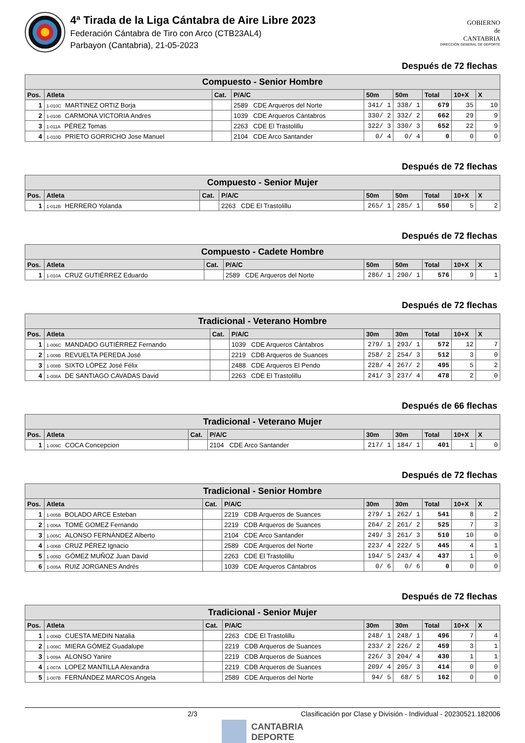4ª Tirada de la Liga Cántabra de Aire Libre 2023
Federación Cántabra de Tiro con Arco (CTB23AL4)
Parbayon (Cantabria), 21-05-2023
GOBIERNO
de
CANTABRIA
DIRECCIÓN GENERAL DE DEPORTE
Después de 72 flechas
| Compuesto - Senior Hombre | | | | | | | | |
| --- | --- | --- | --- | --- | --- | --- | --- | --- |
| Pos. | Atleta | Cat. | P/A/C | 50m | 50m | Total | 10+X | X |
| 1 | 1-010C MARTINEZ ORTIZ Borja | | 2589 CDE Arqueros del Norte | 341/ 1 | 338/ 1 | 679 | 35 | 10 |
| 2 | 1-010B CARMONA VICTORIA Andres | | 1039 CDE Arqueros Cántabros | 330/ 2 | 332/ 2 | 662 | 29 | 9 |
| 3 | 1-011A PÉREZ Tomas | | 2263 CDE El Trastolillu | 322/ 3 | 330/ 3 | 652 | 22 | 9 |
| 4 | 1-010D PRIETO GORRICHO Jose Manuel | | 2104 CDE Arco Santander | 0/ 4 | 0/ 4 | 0 | 0 | 0 |
Después de 72 flechas
| Compuesto - Senior Mujer | | | | | | | | |
| --- | --- | --- | --- | --- | --- | --- | --- | --- |
| Pos. | Atleta | Cat. | P/A/C | 50m | 50m | Total | 10+X | X |
| 1 | 1-012B HERRERO Yolanda | | 2263 CDE El Trastolillu | 265/ 1 | 285/ 1 | 550 | 5 | 2 |
Después de 72 flechas
| Compuesto - Cadete Hombre | | | | | | | | |
| --- | --- | --- | --- | --- | --- | --- | --- | --- |
| Pos. | Atleta | Cat. | P/A/C | 50m | 50m | Total | 10+X | X |
| 1 | 1-010A CRUZ GUTIÉRREZ Eduardo | | 2589 CDE Arqueros del Norte | 286/ 1 | 290/ 1 | 576 | 9 | 1 |
Después de 72 flechas
| Tradicional - Veterano Hombre | | | | | | | | |
| --- | --- | --- | --- | --- | --- | --- | --- | --- |
| Pos. | Atleta | Cat. | P/A/C | 30m | 30m | Total | 10+X | X |
| 1 | 1-006C MANDADO GUTIÉRREZ Fernando | | 1039 CDE Arqueros Cántabros | 279/ 1 | 293/ 1 | 572 | 12 | 7 |
| 2 | 1-009B REVUELTA PEREDA José | | 2219 CDB Arqueros de Suances | 258/ 2 | 254/ 3 | 512 | 3 | 0 |
| 3 | 1-008B SIXTO LÓPEZ José Félix | | 2488 CDE Arqueros El Pendo | 228/ 4 | 267/ 2 | 495 | 5 | 2 |
| 4 | 1-008A DE SANTIAGO CAVADAS David | | 2263 CDE El Trastolillu | 241/ 3 | 237/ 4 | 478 | 2 | 0 |
Después de 66 flechas
| Tradicional - Veterano Mujer | | | | | | | | |
| --- | --- | --- | --- | --- | --- | --- | --- | --- |
| Pos. | Atleta | Cat. | P/A/C | 30m | 30m | Total | 10+X | X |
| 1 | 1-009C COCA Concepcion | | 2104 CDE Arco Santander | 217/ 1 | 184/ 1 | 401 | 1 | 0 |
Después de 72 flechas
| Tradicional - Senior Hombre | | | | | | | | |
| --- | --- | --- | --- | --- | --- | --- | --- | --- |
| Pos. | Atleta | Cat. | P/A/C | 30m | 30m | Total | 10+X | X |
| 1 | 1-005B BOLADO ARCE Esteban | | 2219 CDB Arqueros de Suances | 279/ 1 | 262/ 1 | 541 | 8 | 2 |
| 2 | 1-006A TOMÉ GOMEZ Fernando | | 2219 CDB Arqueros de Suances | 264/ 2 | 261/ 2 | 525 | 7 | 3 |
| 3 | 1-005C ALONSO FERNÁNDEZ Alberto | | 2104 CDE Arco Santander | 249/ 3 | 261/ 3 | 510 | 10 | 0 |
| 4 | 1-006B CRUZ PÉREZ Ignacio | | 2589 CDE Arqueros del Norte | 223/ 4 | 222/ 5 | 445 | 4 | 1 |
| 5 | 1-005D GÓMEZ MUÑOZ Juan David | | 2263 CDE El Trastolillu | 194/ 5 | 243/ 4 | 437 | 1 | 0 |
| 6 | 1-005A RUIZ JORGANES Andrés | | 1039 CDE Arqueros Cántabros | 0/ 6 | 0/ 6 | 0 | 0 | 0 |
Después de 72 flechas
| Tradicional - Senior Mujer | | | | | | | | |
| --- | --- | --- | --- | --- | --- | --- | --- | --- |
| Pos. | Atleta | Cat. | P/A/C | 30m | 30m | Total | 10+X | X |
| 1 | 1-006D CUESTA MEDIN Natalia | | 2263 CDE El Trastolillu | 248/ 1 | 248/ 1 | 496 | 7 | 4 |
| 2 | 1-008C MIERA GÓMEZ Guadalupe | | 2219 CDB Arqueros de Suances | 233/ 2 | 226/ 2 | 459 | 3 | 1 |
| 3 | 1-009A ALONSO Yanire | | 2219 CDB Arqueros de Suances | 226/ 3 | 204/ 4 | 430 | 1 | 1 |
| 4 | 1-007A LOPEZ MANTILLA Alexandra | | 2219 CDB Arqueros de Suances | 209/ 4 | 205/ 3 | 414 | 0 | 0 |
| 5 | 1-007B FERNÁNDEZ MARCOS Angela | | 2589 CDE Arqueros del Norte | 94/ 5 | 68/ 5 | 162 | 0 | 0 |
2/3 Clasificación por Clase y División - Individual - 20230521.182006
CANTABRIA
DEPORTE